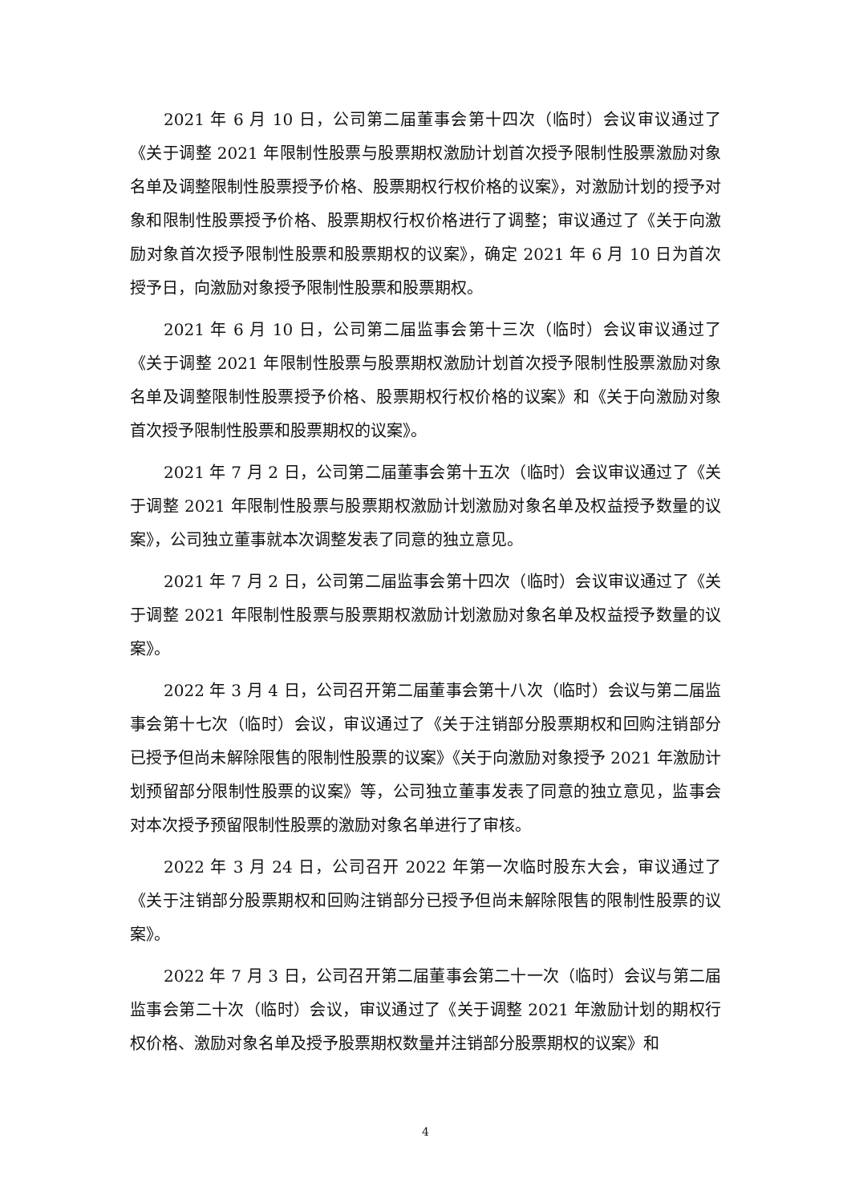2021 年 6 月 10 日，公司第二届董事会第十四次（临时）会议审议通过了《关于调整 2021 年限制性股票与股票期权激励计划首次授予限制性股票激励对象名单及调整限制性股票授予价格、股票期权行权价格的议案》，对激励计划的授予对象和限制性股票授予价格、股票期权行权价格进行了调整；审议通过了《关于向激励对象首次授予限制性股票和股票期权的议案》，确定 2021 年 6 月 10 日为首次授予日，向激励对象授予限制性股票和股票期权。
2021 年 6 月 10 日，公司第二届监事会第十三次（临时）会议审议通过了《关于调整 2021 年限制性股票与股票期权激励计划首次授予限制性股票激励对象名单及调整限制性股票授予价格、股票期权行权价格的议案》和《关于向激励对象首次授予限制性股票和股票期权的议案》。
2021 年 7 月 2 日，公司第二届董事会第十五次（临时）会议审议通过了《关于调整 2021 年限制性股票与股票期权激励计划激励对象名单及权益授予数量的议案》，公司独立董事就本次调整发表了同意的独立意见。
2021 年 7 月 2 日，公司第二届监事会第十四次（临时）会议审议通过了《关于调整 2021 年限制性股票与股票期权激励计划激励对象名单及权益授予数量的议案》。
2022 年 3 月 4 日，公司召开第二届董事会第十八次（临时）会议与第二届监事会第十七次（临时）会议，审议通过了《关于注销部分股票期权和回购注销部分已授予但尚未解除限售的限制性股票的议案》《关于向激励对象授予 2021 年激励计划预留部分限制性股票的议案》等，公司独立董事发表了同意的独立意见，监事会对本次授予预留限制性股票的激励对象名单进行了审核。
2022 年 3 月 24 日，公司召开 2022 年第一次临时股东大会，审议通过了《关于注销部分股票期权和回购注销部分已授予但尚未解除限售的限制性股票的议案》。
2022 年 7 月 3 日，公司召开第二届董事会第二十一次（临时）会议与第二届监事会第二十次（临时）会议，审议通过了《关于调整 2021 年激励计划的期权行权价格、激励对象名单及授予股票期权数量并注销部分股票期权的议案》和
4